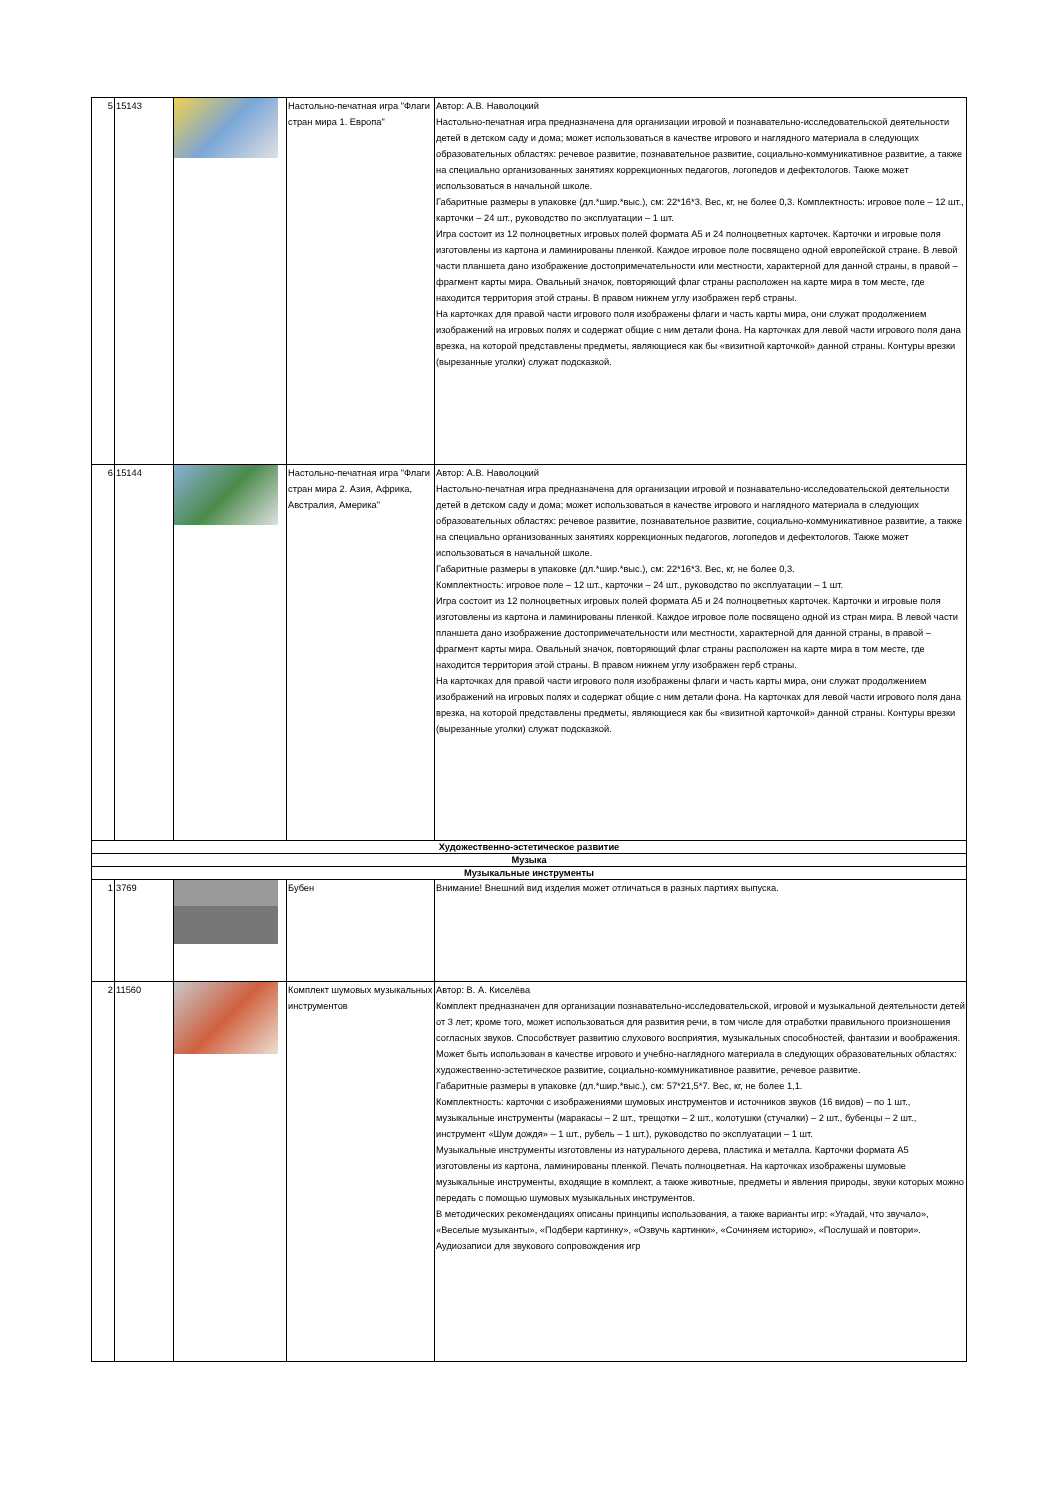| 5 | 15143 | | Настольно-печатная игра "Флаги стран мира 1. Европа" | Автор: А.В. Наволоцкий Настольно-печатная игра предназначена для организации игровой и познавательно-исследовательской деятельности детей в детском саду и дома; может использоваться в качестве игрового и наглядного материала в следующих образовательных областях: речевое развитие, познавательное развитие, социально-коммуникативное развитие, а также на специально организованных занятиях коррекционных педагогов, логопедов и дефектологов. Также может использоваться в начальной школе. Габаритные размеры в упаковке (дл.*шир.*выс.), см: 22*16*3. Вес, кг, не более 0,3. Комплектность: игровое поле – 12 шт., карточки – 24 шт., руководство по эксплуатации – 1 шт. Игра состоит из 12 полноцветных игровых полей формата А5 и 24 полноцветных карточек. Карточки и игровые поля изготовлены из картона и ламинированы пленкой. Каждое игровое поле посвящено одной европейской стране. В левой части планшета дано изображение достопримечательности или местности, характерной для данной страны, в правой – фрагмент карты мира. Овальный значок, повторяющий флаг страны расположен на карте мира в том месте, где находится территория этой страны. В правом нижнем углу изображен герб страны. На карточках для правой части игрового поля изображены флаги и часть карты мира, они служат продолжением изображений на игровых полях и содержат общие с ним детали фона. На карточках для левой части игрового поля дана врезка, на которой представлены предметы, являющиеся как бы «визитной карточкой» данной страны. Контуры врезки (вырезанные уголки) служат подсказкой. |
| 6 | 15144 | | Настольно-печатная игра "Флаги стран мира 2. Азия, Африка, Австралия, Америка" | Автор: А.В. Наволоцкий Настольно-печатная игра предназначена для организации игровой и познавательно-исследовательской деятельности детей в детском саду и дома; может использоваться в качестве игрового и наглядного материала в следующих образовательных областях: речевое развитие, познавательное развитие, социально-коммуникативное развитие, а также на специально организованных занятиях коррекционных педагогов, логопедов и дефектологов. Также может использоваться в начальной школе. Габаритные размеры в упаковке (дл.*шир.*выс.), см: 22*16*3. Вес, кг, не более 0,3. Комплектность: игровое поле – 12 шт., карточки – 24 шт., руководство по эксплуатации – 1 шт. Игра состоит из 12 полноцветных игровых полей формата А5 и 24 полноцветных карточек. Карточки и игровые поля изготовлены из картона и ламинированы пленкой. Каждое игровое поле посвящено одной из стран мира. В левой части планшета дано изображение достопримечательности или местности, характерной для данной страны, в правой – фрагмент карты мира. Овальный значок, повторяющий флаг страны расположен на карте мира в том месте, где находится территория этой страны. В правом нижнем углу изображен герб страны. На карточках для правой части игрового поля изображены флаги и часть карты мира, они служат продолжением изображений на игровых полях и содержат общие с ним детали фона. На карточках для левой части игрового поля дана врезка, на которой представлены предметы, являющиеся как бы «визитной карточкой» данной страны. Контуры врезки (вырезанные уголки) служат подсказкой. |
| Художественно-эстетическое развитие | | | | |
| Музыка | | | | |
| Музыкальные инструменты | | | | |
| 1 | 3769 | | Бубен | Внимание! Внешний вид изделия может отличаться в разных партиях выпуска. |
| 2 | 11560 | | Комплект шумовых музыкальных инструментов | Автор: В. А. Киселёва Комплект предназначен для организации познавательно-исследовательской, игровой и музыкальной деятельности детей от 3 лет; кроме того, может использоваться для развития речи, в том числе для отработки правильного произношения согласных звуков. Способствует развитию слухового восприятия, музыкальных способностей, фантазии и воображения. Может быть использован в качестве игрового и учебно-наглядного материала в следующих образовательных областях: художественно-эстетическое развитие, социально-коммуникативное развитие, речевое развитие. Габаритные размеры в упаковке (дл.*шир.*выс.), см: 57*21,5*7. Вес, кг, не более 1,1. Комплектность: карточки с изображениями шумовых инструментов и источников звуков (16 видов) – по 1 шт., музыкальные инструменты (маракасы – 2 шт., трещотки – 2 шт., колотушки (стучалки) – 2 шт., бубенцы – 2 шт., инструмент «Шум дождя» – 1 шт., рубель – 1 шт.), руководство по эксплуатации – 1 шт. Музыкальные инструменты изготовлены из натурального дерева, пластика и металла. Карточки формата А5 изготовлены из картона, ламинированы пленкой. Печать полноцветная. На карточках изображены шумовые музыкальные инструменты, входящие в комплект, а также животные, предметы и явления природы, звуки которых можно передать с помощью шумовых музыкальных инструментов. В методических рекомендациях описаны принципы использования, а также варианты игр: «Угадай, что звучало», «Веселые музыканты», «Подбери картинку», «Озвучь картинки», «Сочиняем историю», «Послушай и повтори». Аудиозаписи для звукового сопровождения игр |